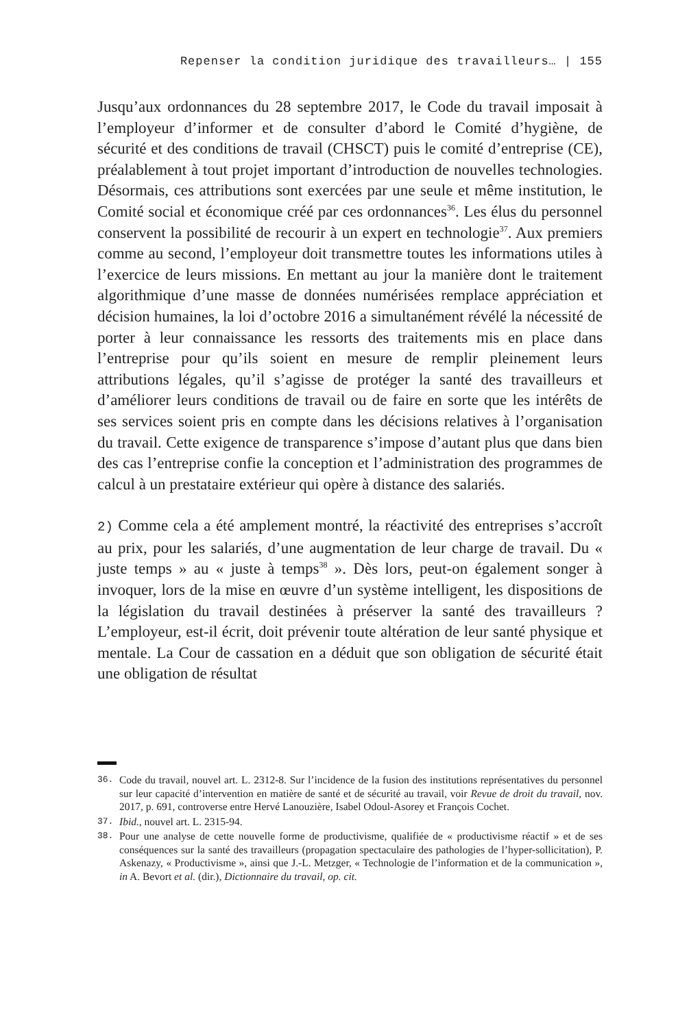Repenser la condition juridique des travailleurs… | 155
Jusqu’aux ordonnances du 28 septembre 2017, le Code du travail imposait à l’employeur d’informer et de consulter d’abord le Comité d’hygiène, de sécurité et des conditions de travail (CHSCT) puis le comité d’entreprise (CE), préalablement à tout projet important d’introduction de nouvelles technologies. Désormais, ces attributions sont exercées par une seule et même institution, le Comité social et économique créé par ces ordonnances<sup>36</sup>. Les élus du personnel conservent la possibilité de recourir à un expert en technologie<sup>37</sup>. Aux premiers comme au second, l’employeur doit transmettre toutes les informations utiles à l’exercice de leurs missions. En mettant au jour la manière dont le traitement algorithmique d’une masse de données numérisées remplace appréciation et décision humaines, la loi d’octobre 2016 a simultanément révélé la nécessité de porter à leur connaissance les ressorts des traitements mis en place dans l’entreprise pour qu’ils soient en mesure de remplir pleinement leurs attributions légales, qu’il s’agisse de protéger la santé des travailleurs et d’améliorer leurs conditions de travail ou de faire en sorte que les intérêts de ses services soient pris en compte dans les décisions relatives à l’organisation du travail. Cette exigence de transparence s’impose d’autant plus que dans bien des cas l’entreprise confie la conception et l’administration des programmes de calcul à un prestataire extérieur qui opère à distance des salariés.
2) Comme cela a été amplement montré, la réactivité des entreprises s’accroît au prix, pour les salariés, d’une augmentation de leur charge de travail. Du « juste temps » au « juste à temps<sup>38</sup> ». Dès lors, peut-on également songer à invoquer, lors de la mise en œuvre d’un système intelligent, les dispositions de la législation du travail destinées à préserver la santé des travailleurs ? L’employeur, est-il écrit, doit prévenir toute altération de leur santé physique et mentale. La Cour de cassation en a déduit que son obligation de sécurité était une obligation de résultat
36. Code du travail, nouvel art. L. 2312-8. Sur l’incidence de la fusion des institutions représentatives du personnel sur leur capacité d’intervention en matière de santé et de sécurité au travail, voir Revue de droit du travail, nov. 2017, p. 691, controverse entre Hervé Lanouzière, Isabel Odoul-Asorey et François Cochet.
37. Ibid., nouvel art. L. 2315-94.
38. Pour une analyse de cette nouvelle forme de productivisme, qualifiée de « productivisme réactif » et de ses conséquences sur la santé des travailleurs (propagation spectaculaire des pathologies de l’hyper-sollicitation), P. Askenazy, « Productivisme », ainsi que J.-L. Metzger, « Technologie de l’information et de la communication », in A. Bevort et al. (dir.), Dictionnaire du travail, op. cit.